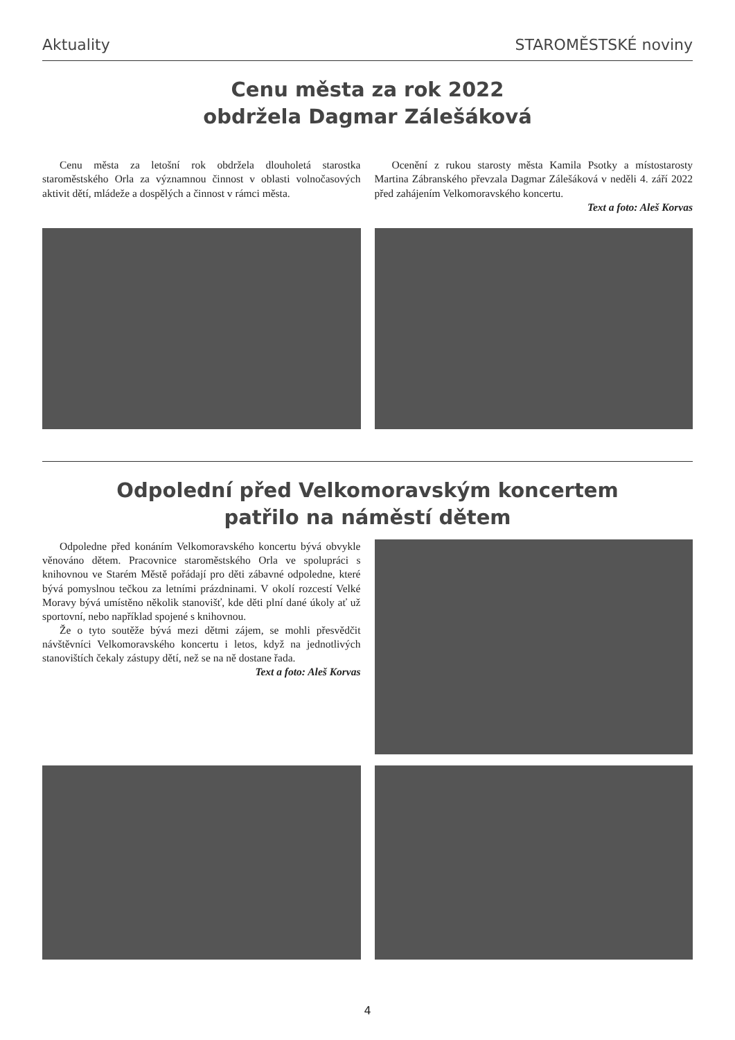Aktuality STAROMĚSTSKÉ noviny
Cenu města za rok 2022
obdržela Dagmar Zálešáková
Cenu města za letošní rok obdržela dlouholetá starostka staroměstského Orla za významnou činnost v oblasti volnočasových aktivit dětí, mládeže a dospělých a činnost v rámci města.
Ocenění z rukou starosty města Kamila Psotky a místostarosty Martina Zábranského převzala Dagmar Zálešáková v neděli 4. září 2022 před zahájením Velkomoravského koncertu.
Text a foto: Aleš Korvas
Odpolední před Velkomoravským koncertem
patřilo na náměstí dětem
Odpoledne před konáním Velkomoravského koncertu bývá obvykle věnováno dětem. Pracovnice staroměstského Orla ve spolupráci s knihovnou ve Starém Městě pořádají pro děti zábavné odpoledne, které bývá pomyslnou tečkou za letními prázdninami. V okolí rozcestí Velké Moravy bývá umístěno několik stanovišť, kde děti plní dané úkoly ať už sportovní, nebo například spojené s knihovnou.
Že o tyto soutěže bývá mezi dětmi zájem, se mohli přesvědčit návštěvníci Velkomoravského koncertu i letos, když na jednotlivých stanovištích čekaly zástupy dětí, než se na ně dostane řada.
Text a foto: Aleš Korvas
4